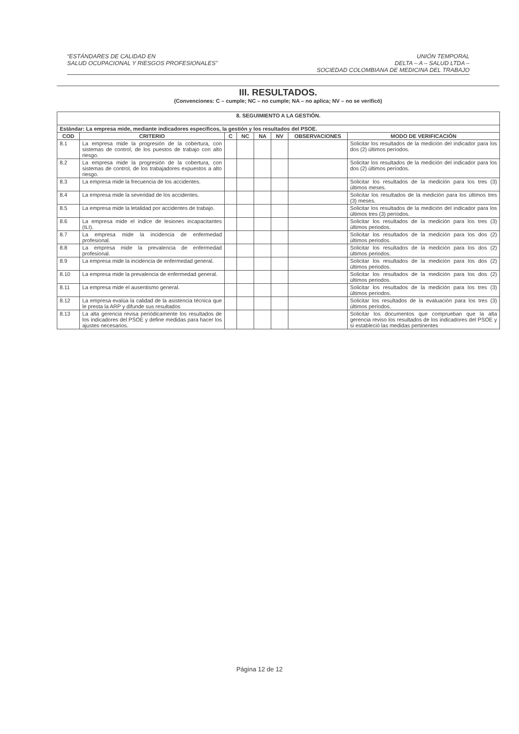“ESTÁNDARES DE CALIDAD EN
SALUD OCUPACIONAL Y RIESGOS PROFESIONALES”
UNIÓN TEMPORAL
DELTA – A – SALUD LTDA –
SOCIEDAD COLOMBIANA DE MEDICINA DEL TRABAJO
III. RESULTADOS.
(Convenciones: C – cumple; NC – no cumple; NA – no aplica; NV – no se verificó)
| 8. SEGUIMIENTO A LA GESTIÓN. | | | | | | | |
| --- | --- | --- | --- | --- | --- | --- | --- |
| Estándar: La empresa mide, mediante indicadores específicos, la gestión y los resultados del PSOE. | | | | | | | |
| COD | CRITERIO | C | NC | NA | NV | OBSERVACIONES | MODO DE VERIFICACIÓN |
| 8.1 | La empresa mide la progresión de la cobertura, con sistemas de control, de los puestos de trabajo con alto riesgo. | | | | | | Solicitar los resultados de la medición del indicador para los dos (2) últimos períodos. |
| 8.2 | La empresa mide la progresión de la cobertura, con sistemas de control, de los trabajadores expuestos a alto riesgo. | | | | | | Solicitar los resultados de la medición del indicador para los dos (2) últimos períodos. |
| 8.3 | La empresa mide la frecuencia de los accidentes. | | | | | | Solicitar los resultados de la medición para los tres (3) últimos meses. |
| 8.4 | La empresa mide la severidad de los accidentes. | | | | | | Solicitar los resultados de la medición para los últimos tres (3) meses. |
| 8.5 | La empresa mide la letalidad por accidentes de trabajo. | | | | | | Solicitar los resultados de la medición del indicador para los últimos tres (3) períodos. |
| 8.6 | La empresa mide el índice de lesiones incapacitantes (ILI). | | | | | | Solicitar los resultados de la medición para los tres (3) últimos periodos. |
| 8.7 | La empresa mide la incidencia de enfermedad profesional. | | | | | | Solicitar los resultados de la medición para los dos (2) últimos periodos. |
| 8.8 | La empresa mide la prevalencia de enfermedad profesional. | | | | | | Solicitar los resultados de la medición para los dos (2) últimos periodos. |
| 8.9 | La empresa mide la incidencia de enfermedad general. | | | | | | Solicitar los resultados de la medición para los dos (2) últimos periodos. |
| 8.10 | La empresa mide la prevalencia de enfermedad general. | | | | | | Solicitar los resultados de la medición para los dos (2) últimos periodos. |
| 8.11 | La empresa mide el ausentismo general. | | | | | | Solicitar los resultados de la medición para los tres (3) últimos períodos. |
| 8.12 | La empresa evalúa la calidad de la asistencia técnica que le presta la ARP y difunde sus resultados | | | | | | Solicitar los resultados de la evaluación para los tres (3) últimos períodos. |
| 8.13 | La alta gerencia revisa periódicamente los resultados de los indicadores del PSOE y define medidas para hacer los ajustes necesarios. | | | | | | Solicitar los documentos que comprueban que la alta gerencia reviso los resultados de los indicadores del PSOE y si estableció las medidas pertinentes |
Página 12 de 12